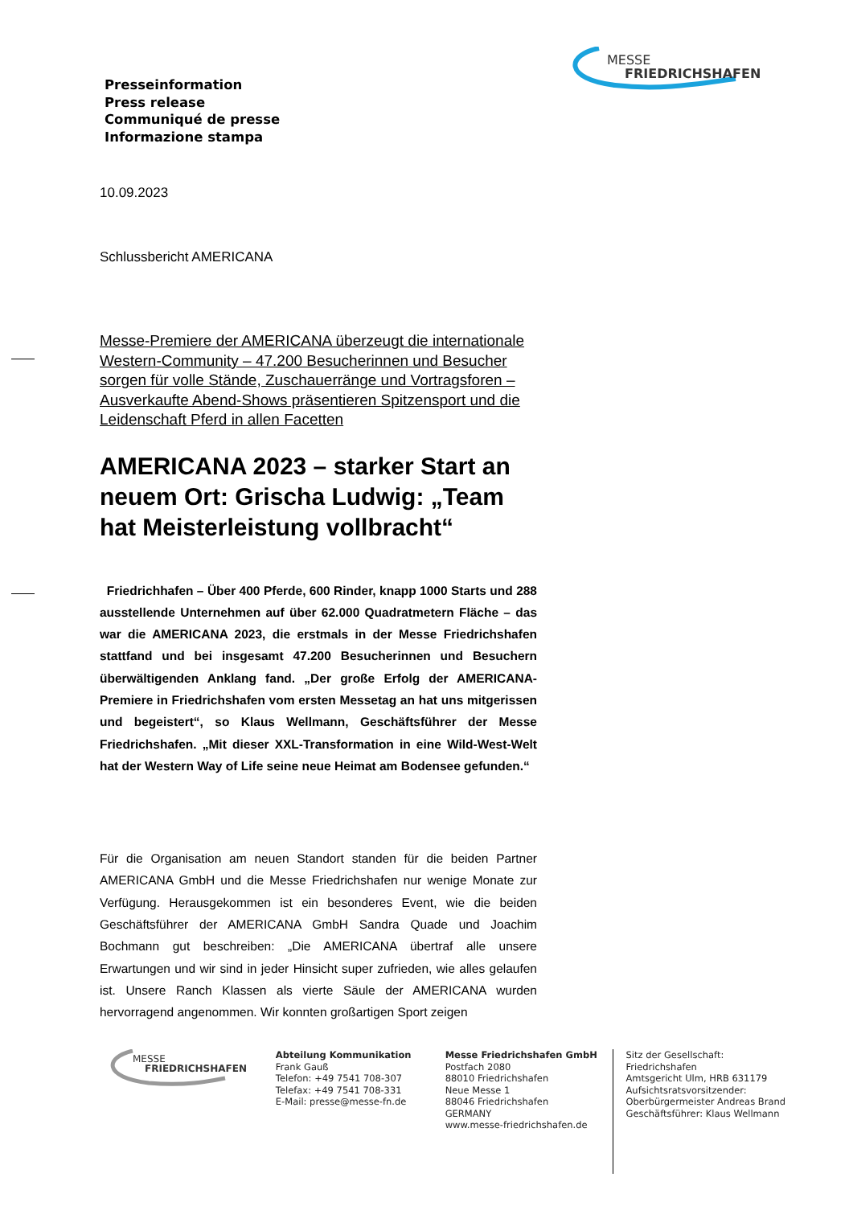MESSE
FRIEDRICHSHAFEN
Presseinformation
Press release
Communiqué de presse
Informazione stampa
10.09.2023
Schlussbericht AMERICANA
Messe-Premiere der AMERICANA überzeugt die internationale Western-Community – 47.200 Besucherinnen und Besucher sorgen für volle Stände, Zuschauerränge und Vortragsforen – Ausverkaufte Abend-Shows präsentieren Spitzensport und die Leidenschaft Pferd in allen Facetten
AMERICANA 2023 – starker Start an neuem Ort: Grischa Ludwig: „Team hat Meisterleistung vollbracht“
Friedrichhafen – Über 400 Pferde, 600 Rinder, knapp 1000 Starts und 288 ausstellende Unternehmen auf über 62.000 Quadratmetern Fläche – das war die AMERICANA 2023, die erstmals in der Messe Friedrichshafen stattfand und bei insgesamt 47.200 Besucherinnen und Besuchern überwältigenden Anklang fand. „Der große Erfolg der AMERICANA-Premiere in Friedrichshafen vom ersten Messetag an hat uns mitgerissen und begeistert“, so Klaus Wellmann, Geschäftsführer der Messe Friedrichshafen. „Mit dieser XXL-Transformation in eine Wild-West-Welt hat der Western Way of Life seine neue Heimat am Bodensee gefunden.“
Für die Organisation am neuen Standort standen für die beiden Partner AMERICANA GmbH und die Messe Friedrichshafen nur wenige Monate zur Verfügung. Herausgekommen ist ein besonderes Event, wie die beiden Geschäftsführer der AMERICANA GmbH Sandra Quade und Joachim Bochmann gut beschreiben: „Die AMERICANA übertraf alle unsere Erwartungen und wir sind in jeder Hinsicht super zufrieden, wie alles gelaufen ist. Unsere Ranch Klassen als vierte Säule der AMERICANA wurden hervorragend angenommen. Wir konnten großartigen Sport zeigen
MESSE
FRIEDRICHSHAFEN
Abteilung Kommunikation
Frank Gauß
Telefon: +49 7541 708-307
Telefax: +49 7541 708-331
E-Mail: presse@messe-fn.de
Messe Friedrichshafen GmbH
Postfach 2080
88010 Friedrichshafen
Neue Messe 1
88046 Friedrichshafen
GERMANY
www.messe-friedrichshafen.de
Sitz der Gesellschaft: Friedrichshafen
Amtsgericht Ulm, HRB 631179
Aufsichtsratsvorsitzender:
Oberbürgermeister Andreas Brand
Geschäftsführer: Klaus Wellmann